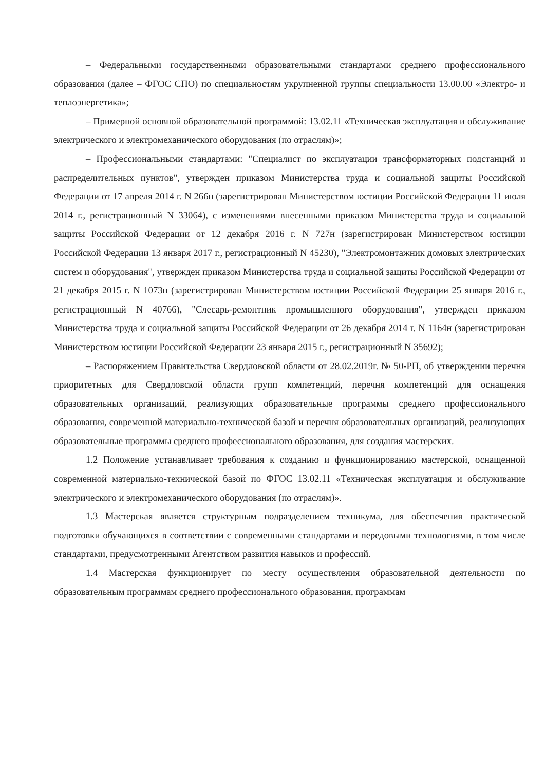– Федеральными государственными образовательными стандартами среднего профессионального образования (далее – ФГОС СПО) по специальностям укрупненной группы специальности 13.00.00 «Электро- и теплоэнергетика»;
– Примерной основной образовательной программой: 13.02.11 «Техническая эксплуатация и обслуживание электрического и электромеханического оборудования (по отраслям)»;
– Профессиональными стандартами: "Специалист по эксплуатации трансформаторных подстанций и распределительных пунктов", утвержден приказом Министерства труда и социальной защиты Российской Федерации от 17 апреля 2014 г. N 266н (зарегистрирован Министерством юстиции Российской Федерации 11 июля 2014 г., регистрационный N 33064), с изменениями внесенными приказом Министерства труда и социальной защиты Российской Федерации от 12 декабря 2016 г. N 727н (зарегистрирован Министерством юстиции Российской Федерации 13 января 2017 г., регистрационный N 45230), "Электромонтажник домовых электрических систем и оборудования", утвержден приказом Министерства труда и социальной защиты Российской Федерации от 21 декабря 2015 г. N 1073н (зарегистрирован Министерством юстиции Российской Федерации 25 января 2016 г., регистрационный N 40766), "Слесарь-ремонтник промышленного оборудования", утвержден приказом Министерства труда и социальной защиты Российской Федерации от 26 декабря 2014 г. N 1164н (зарегистрирован Министерством юстиции Российской Федерации 23 января 2015 г., регистрационный N 35692);
– Распоряжением Правительства Свердловской области от 28.02.2019г. № 50-РП, об утверждении перечня приоритетных для Свердловской области групп компетенций, перечня компетенций для оснащения образовательных организаций, реализующих образовательные программы среднего профессионального образования, современной материально-технической базой и перечня образовательных организаций, реализующих образовательные программы среднего профессионального образования, для создания мастерских.
1.2 Положение устанавливает требования к созданию и функционированию мастерской, оснащенной современной материально-технической базой по ФГОС 13.02.11 «Техническая эксплуатация и обслуживание электрического и электромеханического оборудования (по отраслям)».
1.3 Мастерская является структурным подразделением техникума, для обеспечения практической подготовки обучающихся в соответствии с современными стандартами и передовыми технологиями, в том числе стандартами, предусмотренными Агентством развития навыков и профессий.
1.4 Мастерская функционирует по месту осуществления образовательной деятельности по образовательным программам среднего профессионального образования, программам